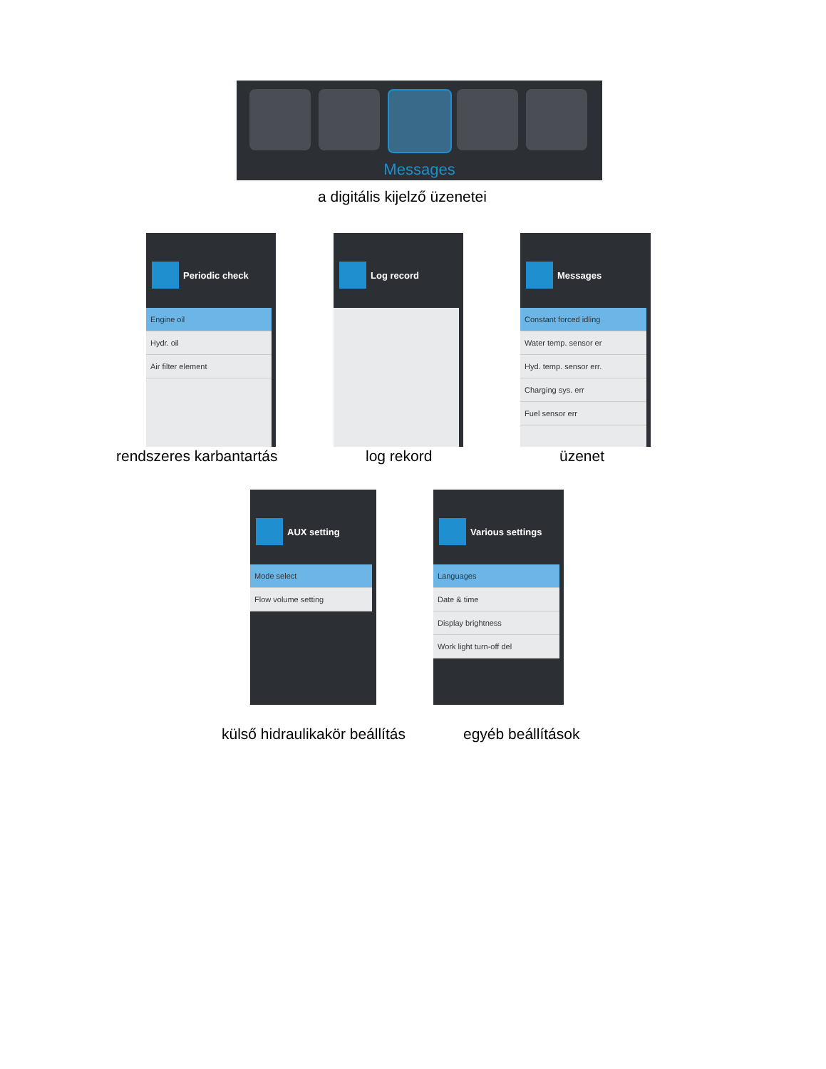Messages
a digitális kijelző üzenetei
Periodic check
Engine oil
Hydr. oil
Air filter element
Log record
Messages
Constant forced idling
Water temp. sensor er
Hyd. temp. sensor err.
Charging sys. err
Fuel sensor err
rendszeres karbantartás log rekord üzenet
AUX setting
Mode select
Flow volume setting
Various settings
Languages
Date & time
Display brightness
Work light turn-off del
külső hidraulikakör beállítás egyéb beállítások